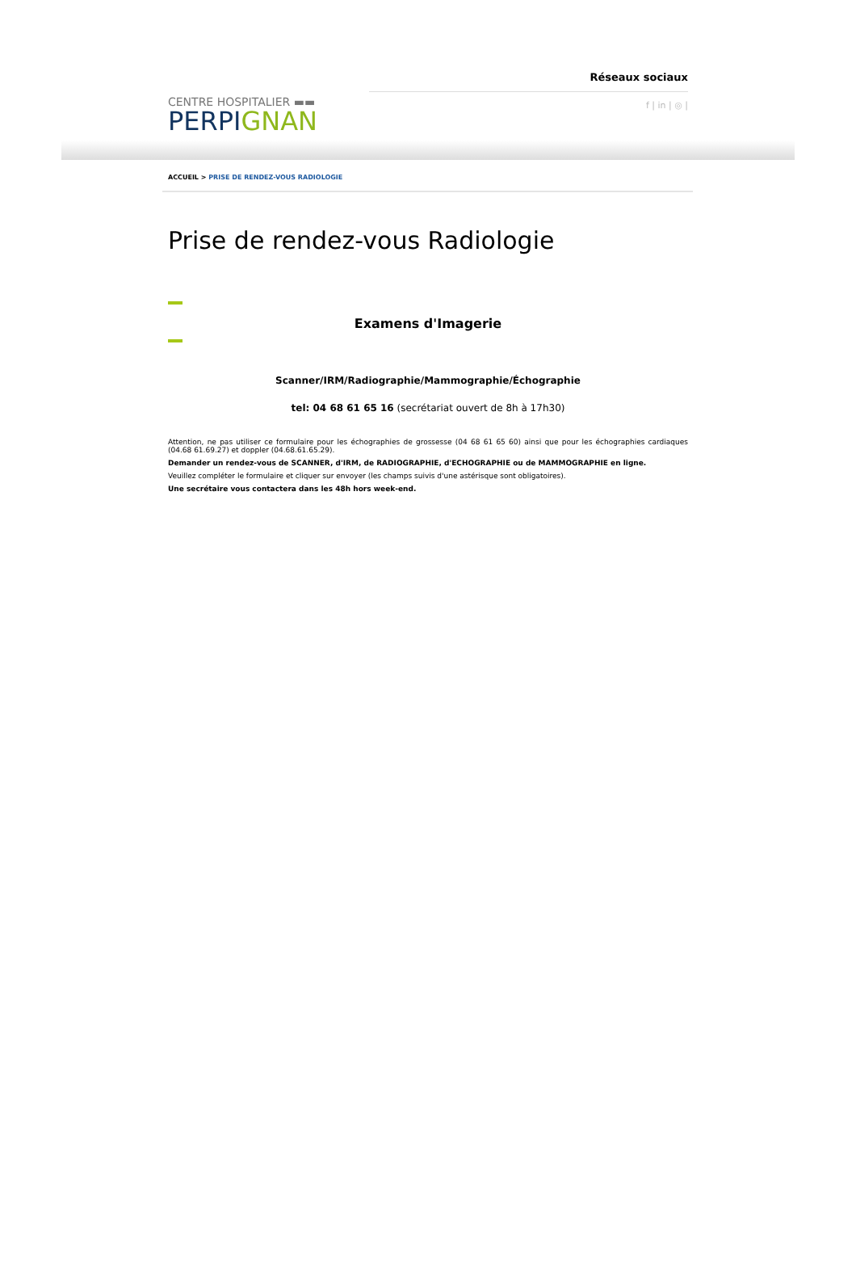CENTRE HOSPITALIER ▬▬
PERPIGNAN
Réseaux sociaux
f | in | ◎ |
ACCUEIL > PRISE DE RENDEZ-VOUS RADIOLOGIE
Prise de rendez-vous Radiologie
Examens d'Imagerie
Scanner/IRM/Radiographie/Mammographie/Échographie
tel: 04 68 61 65 16 (secrétariat ouvert de 8h à 17h30)
Attention, ne pas utiliser ce formulaire pour les échographies de grossesse (04 68 61 65 60) ainsi que pour les échographies cardiaques (04.68 61.69.27) et doppler (04.68.61.65.29).
Demander un rendez-vous de SCANNER, d'IRM, de RADIOGRAPHIE, d'ECHOGRAPHIE ou de MAMMOGRAPHIE en ligne.
Veuillez compléter le formulaire et cliquer sur envoyer (les champs suivis d'une astérisque sont obligatoires).
Une secrétaire vous contactera dans les 48h hors week-end.